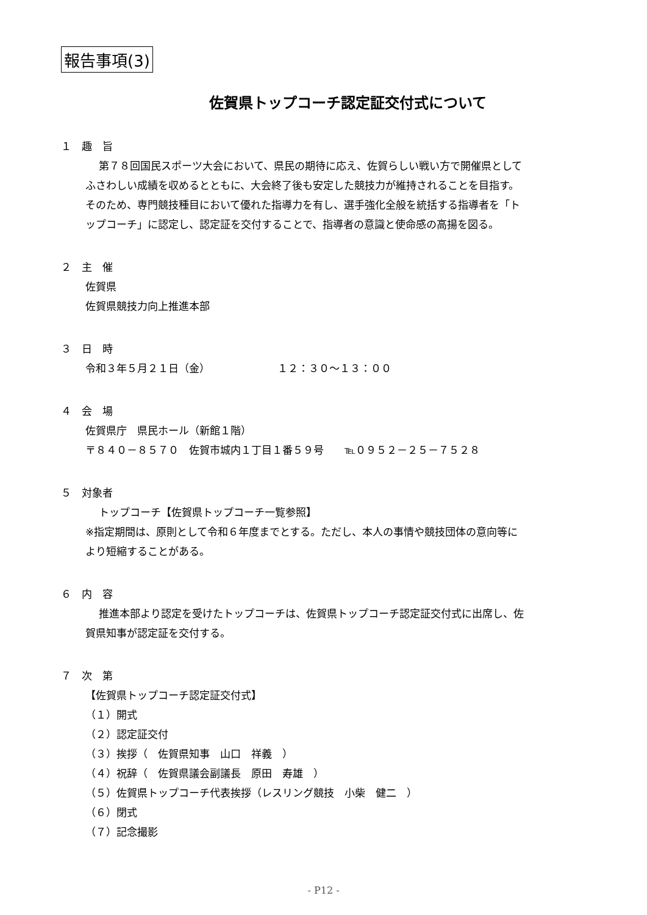報告事項(3)
佐賀県トップコーチ認定証交付式について
１　趣　旨
第７８回国民スポーツ大会において、県民の期待に応え、佐賀らしい戦い方で開催県として
ふさわしい成績を収めるとともに、大会終了後も安定した競技力が維持されることを目指す。
そのため、専門競技種目において優れた指導力を有し、選手強化全般を統括する指導者を「ト
ップコーチ」に認定し、認定証を交付することで、指導者の意識と使命感の高揚を図る。
２　主　催
佐賀県
佐賀県競技力向上推進本部
３　日　時
令和３年５月２１日（金）　　　　　　　１２：３０～１３：００
４　会　場
佐賀県庁　県民ホール（新館１階）
〒８４０－８５７０　佐賀市城内１丁目１番５９号　　℡０９５２－２５－７５２８
５　対象者
トップコーチ【佐賀県トップコーチ一覧参照】
※指定期間は、原則として令和６年度までとする。ただし、本人の事情や競技団体の意向等に
より短縮することがある。
６　内　容
推進本部より認定を受けたトップコーチは、佐賀県トップコーチ認定証交付式に出席し、佐
賀県知事が認定証を交付する。
７　次　第
【佐賀県トップコーチ認定証交付式】
（１）開式
（２）認定証交付
（３）挨拶（　佐賀県知事　山口　祥義　）
（４）祝辞（　佐賀県議会副議長　原田　寿雄　）
（５）佐賀県トップコーチ代表挨拶（レスリング競技　小柴　健二　）
（６）閉式
（７）記念撮影
- P12 -